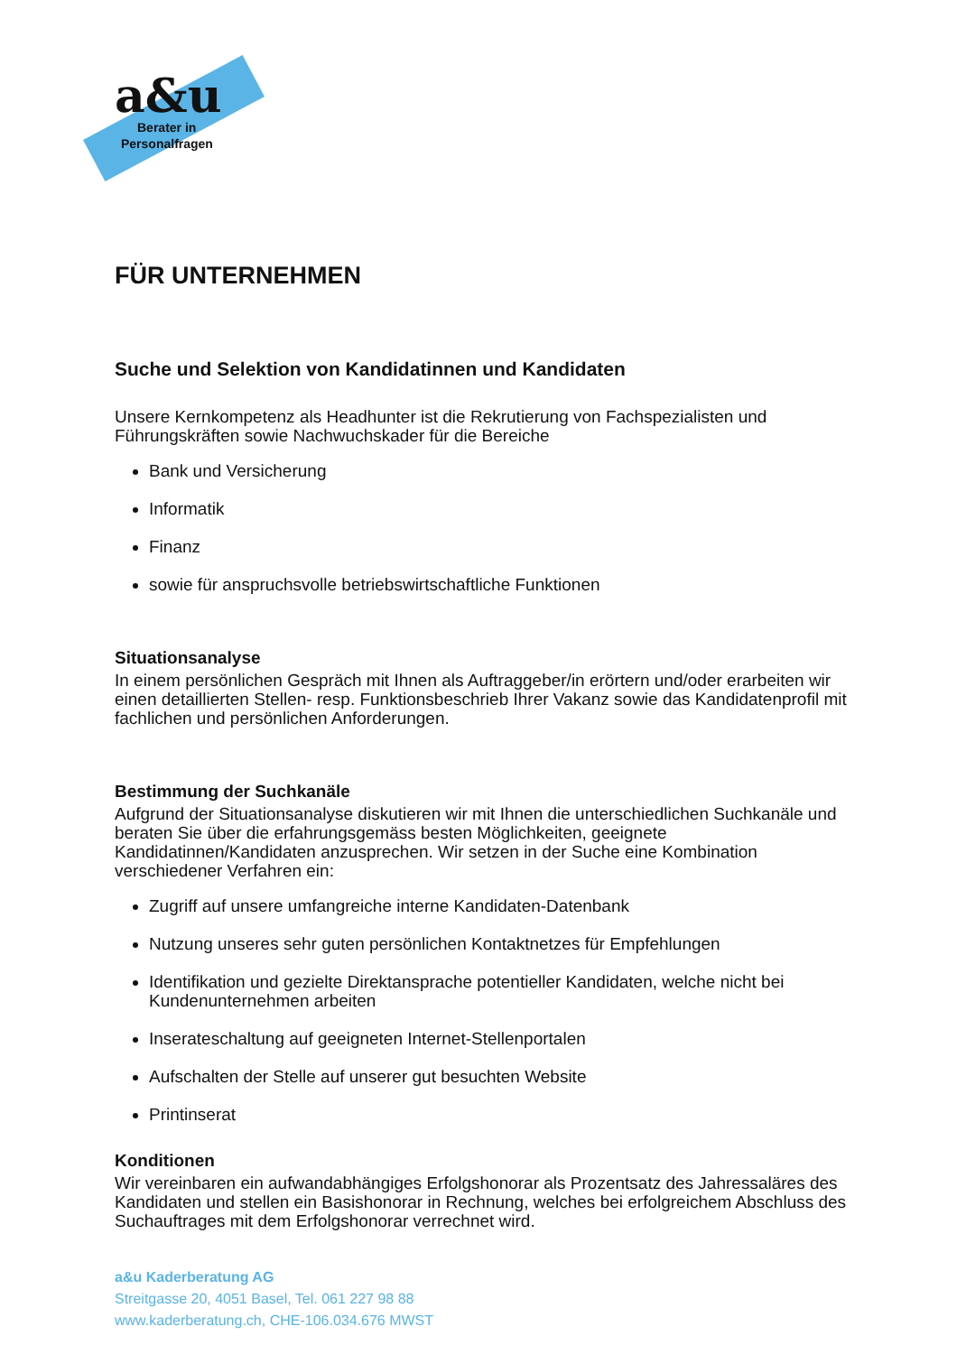a&u
Berater in
Personalfragen
FÜR UNTERNEHMEN
Suche und Selektion von Kandidatinnen und Kandidaten
Unsere Kernkompetenz als Headhunter ist die Rekrutierung von Fachspezialisten und Führungskräften sowie Nachwuchskader für die Bereiche
Bank und Versicherung
Informatik
Finanz
sowie für anspruchsvolle betriebswirtschaftliche Funktionen
Situationsanalyse
In einem persönlichen Gespräch mit Ihnen als Auftraggeber/in erörtern und/oder erarbeiten wir einen detaillierten Stellen- resp. Funktionsbeschrieb Ihrer Vakanz sowie das Kandidatenprofil mit fachlichen und persönlichen Anforderungen.
Bestimmung der Suchkanäle
Aufgrund der Situationsanalyse diskutieren wir mit Ihnen die unterschiedlichen Suchkanäle und beraten Sie über die erfahrungsgemäss besten Möglichkeiten, geeignete Kandidatinnen/Kandidaten anzusprechen. Wir setzen in der Suche eine Kombination verschiedener Verfahren ein:
Zugriff auf unsere umfangreiche interne Kandidaten-Datenbank
Nutzung unseres sehr guten persönlichen Kontaktnetzes für Empfehlungen
Identifikation und gezielte Direktansprache potentieller Kandidaten, welche nicht bei Kundenunternehmen arbeiten
Inserateschaltung auf geeigneten Internet-Stellenportalen
Aufschalten der Stelle auf unserer gut besuchten Website
Printinserat
Konditionen
Wir vereinbaren ein aufwandabhängiges Erfolgshonorar als Prozentsatz des Jahressaläres des Kandidaten und stellen ein Basishonorar in Rechnung, welches bei erfolgreichem Abschluss des Suchauftrages mit dem Erfolgshonorar verrechnet wird.
a&u Kaderberatung AG
Streitgasse 20, 4051 Basel, Tel. 061 227 98 88
www.kaderberatung.ch, CHE-106.034.676 MWST